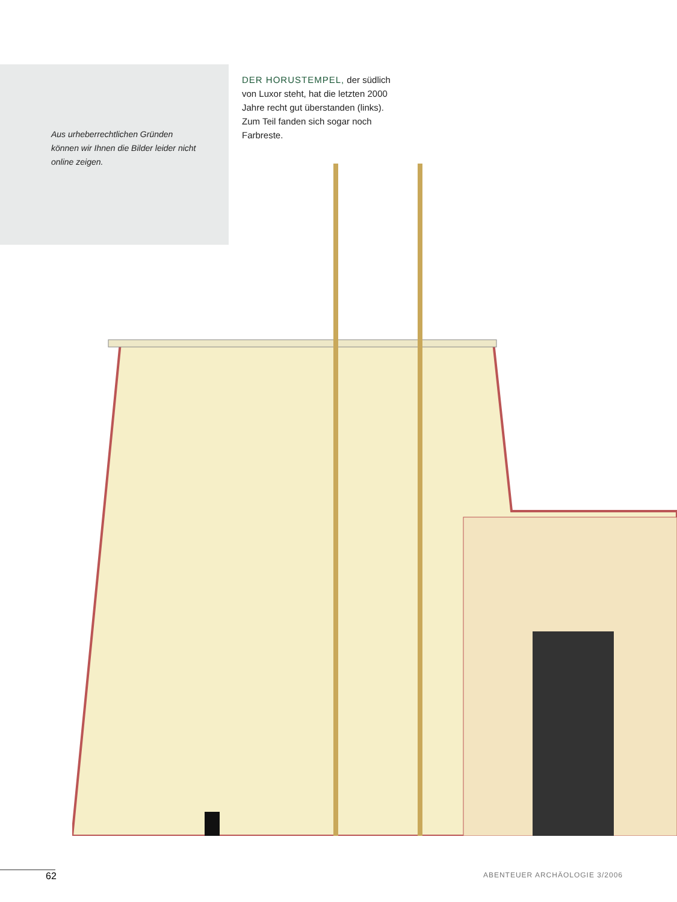DER HORUSTEMPEL, der südlich von Luxor steht, hat die letzten 2000 Jahre recht gut überstanden (links). Zum Teil fanden sich sogar noch Farbreste.
Aus urheberrechtlichen Gründen können wir Ihnen die Bilder leider nicht online zeigen.
62 ABENTEUER ARCHÄOLOGIE 3/2006